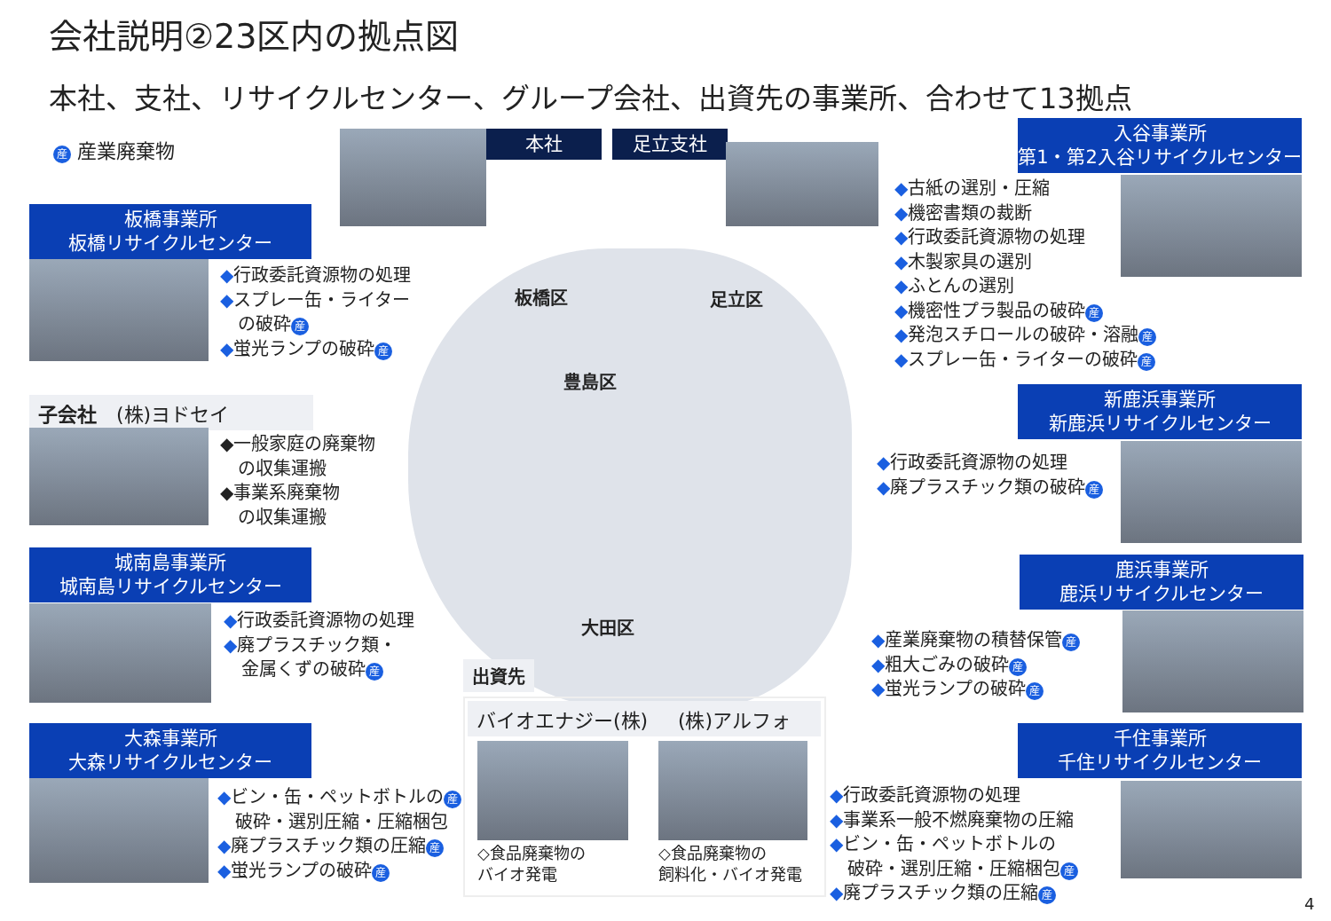会社説明②23区内の拠点図
本社、支社、リサイクルセンター、グループ会社、出資先の事業所、合わせて13拠点
産 産業廃棄物 本社 足立支社
板橋事業所
板橋リサイクルセンター
◆行政委託資源物の処理
◆スプレー缶・ライター
　の破砕 産
◆蛍光ランプの破砕 産
子会社　(株)ヨドセイ
◆一般家庭の廃棄物
　の収集運搬
◆事業系廃棄物
　の収集運搬
城南島事業所
城南島リサイクルセンター
◆行政委託資源物の処理
◆廃プラスチック類・
　金属くずの破砕 産
大森事業所
大森リサイクルセンター
◆ビン・缶・ペットボトルの 産
　破砕・選別圧縮・圧縮梱包
◆廃プラスチック類の圧縮 産
◆蛍光ランプの破砕 産
板橋区 足立区
豊島区
大田区
出資先
バイオエナジー(株) (株)アルフォ
◇食品廃棄物の
バイオ発電
◇食品廃棄物の
飼料化・バイオ発電
入谷事業所
第1・第2入谷リサイクルセンター
◆古紙の選別・圧縮
◆機密書類の裁断
◆行政委託資源物の処理
◆木製家具の選別
◆ふとんの選別
◆機密性プラ製品の破砕 産
◆発泡スチロールの破砕・溶融 産
◆スプレー缶・ライターの破砕 産
新鹿浜事業所
新鹿浜リサイクルセンター
◆行政委託資源物の処理
◆廃プラスチック類の破砕 産
鹿浜事業所
鹿浜リサイクルセンター
◆産業廃棄物の積替保管 産
◆粗大ごみの破砕 産
◆蛍光ランプの破砕 産
千住事業所
千住リサイクルセンター
◆行政委託資源物の処理
◆事業系一般不燃廃棄物の圧縮
◆ビン・缶・ペットボトルの
　破砕・選別圧縮・圧縮梱包 産
◆廃プラスチック類の圧縮 産
4